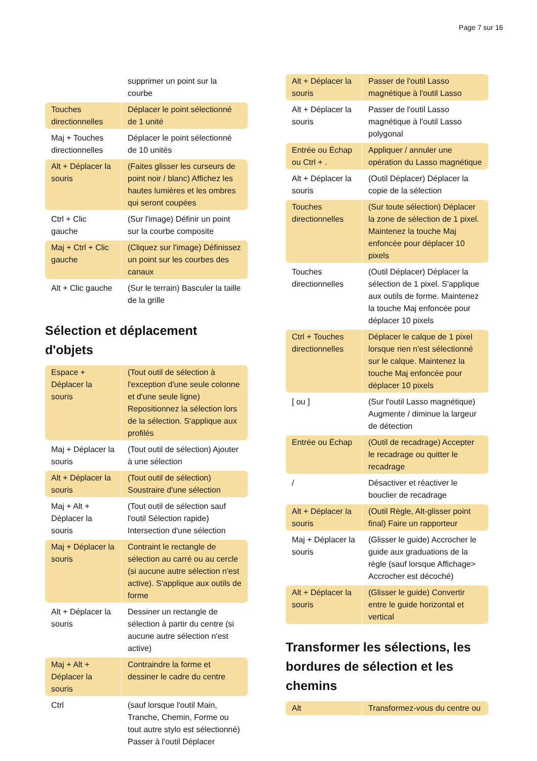Page 7 sur 16
| | supprimer un point sur la courbe |
| Touches directionnelles | Déplacer le point sélectionné de 1 unité |
| Maj + Touches directionnelles | Déplacer le point sélectionné de 10 unités |
| Alt + Déplacer la souris | (Faites glisser les curseurs de point noir / blanc) Affichez les hautes lumières et les ombres qui seront coupées |
| Ctrl + Clic gauche | (Sur l'image) Définir un point sur la courbe composite |
| Maj + Ctrl + Clic gauche | (Cliquez sur l'image) Définissez un point sur les courbes des canaux |
| Alt + Clic gauche | (Sur le terrain) Basculer la taille de la grille |
Sélection et déplacement d'objets
| Espace + Déplacer la souris | (Tout outil de sélection à l'exception d'une seule colonne et d'une seule ligne) Repositionnez la sélection lors de la sélection. S'applique aux profilés |
| Maj + Déplacer la souris | (Tout outil de sélection) Ajouter à une sélection |
| Alt + Déplacer la souris | (Tout outil de sélection) Soustraire d'une sélection |
| Maj + Alt + Déplacer la souris | (Tout outil de sélection sauf l'outil Sélection rapide) Intersection d'une sélection |
| Maj + Déplacer la souris | Contraint le rectangle de sélection au carré ou au cercle (si aucune autre sélection n'est active). S'applique aux outils de forme |
| Alt + Déplacer la souris | Dessiner un rectangle de sélection à partir du centre (si aucune autre sélection n'est active) |
| Maj + Alt + Déplacer la souris | Contraindre la forme et dessiner le cadre du centre |
| Ctrl | (sauf lorsque l'outil Main, Tranche, Chemin, Forme ou tout autre stylo est sélectionné) Passer à l'outil Déplacer |
| Alt + Déplacer la souris | Passer de l'outil Lasso magnétique à l'outil Lasso |
| Alt + Déplacer la souris | Passer de l'outil Lasso magnétique à l'outil Lasso polygonal |
| Entrée ou Échap ou Ctrl + . | Appliquer / annuler une opération du Lasso magnétique |
| Alt + Déplacer la souris | (Outil Déplacer) Déplacer la copie de la sélection |
| Touches directionnelles | (Sur toute sélection) Déplacer la zone de sélection de 1 pixel. Maintenez la touche Maj enfoncée pour déplacer 10 pixels |
| Touches directionnelles | (Outil Déplacer) Déplacer la sélection de 1 pixel. S'applique aux outils de forme. Maintenez la touche Maj enfoncée pour déplacer 10 pixels |
| Ctrl + Touches directionnelles | Déplacer le calque de 1 pixel lorsque rien n'est sélectionné sur le calque. Maintenez la touche Maj enfoncée pour déplacer 10 pixels |
| [ ou ] | (Sur l'outil Lasso magnétique) Augmente / diminue la largeur de détection |
| Entrée ou Échap | (Outil de recadrage) Accepter le recadrage ou quitter le recadrage |
| / | Désactiver et réactiver le bouclier de recadrage |
| Alt + Déplacer la souris | (Outil Règle, Alt-glisser point final) Faire un rapporteur |
| Maj + Déplacer la souris | (Glisser le guide) Accrocher le guide aux graduations de la règle (sauf lorsque Affichage> Accrocher est décoché) |
| Alt + Déplacer la souris | (Glisser le guide) Convertir entre le guide horizontal et vertical |
Transformer les sélections, les bordures de sélection et les chemins
| Alt | Transformez-vous du centre ou |